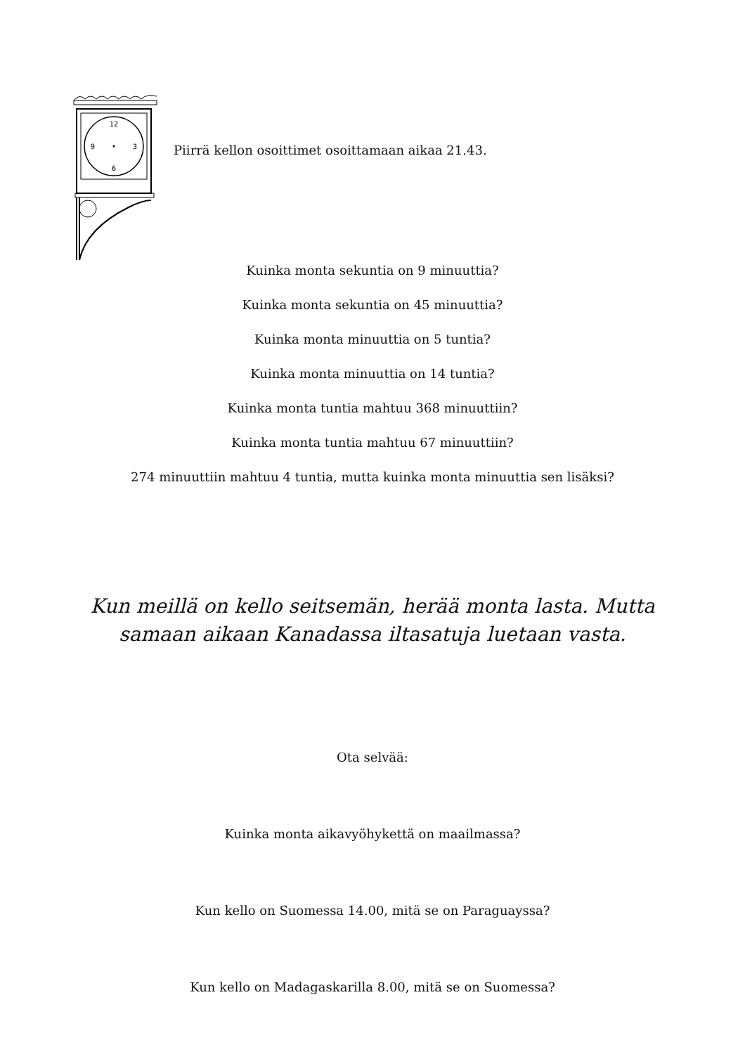12
3
6
9
Piirrä kellon osoittimet osoittamaan aikaa 21.43.
Kuinka monta sekuntia on 9 minuuttia?
Kuinka monta sekuntia on 45 minuuttia?
Kuinka monta minuuttia on 5 tuntia?
Kuinka monta minuuttia on 14 tuntia?
Kuinka monta tuntia mahtuu 368 minuuttiin?
Kuinka monta tuntia mahtuu 67 minuuttiin?
274 minuuttiin mahtuu 4 tuntia, mutta kuinka monta minuuttia sen lisäksi?
Kun meillä on kello seitsemän, herää monta lasta. Mutta
samaan aikaan Kanadassa iltasatuja luetaan vasta.
Ota selvää:
Kuinka monta aikavyöhykettä on maailmassa?
Kun kello on Suomessa 14.00, mitä se on Paraguayssa?
Kun kello on Madagaskarilla 8.00, mitä se on Suomessa?